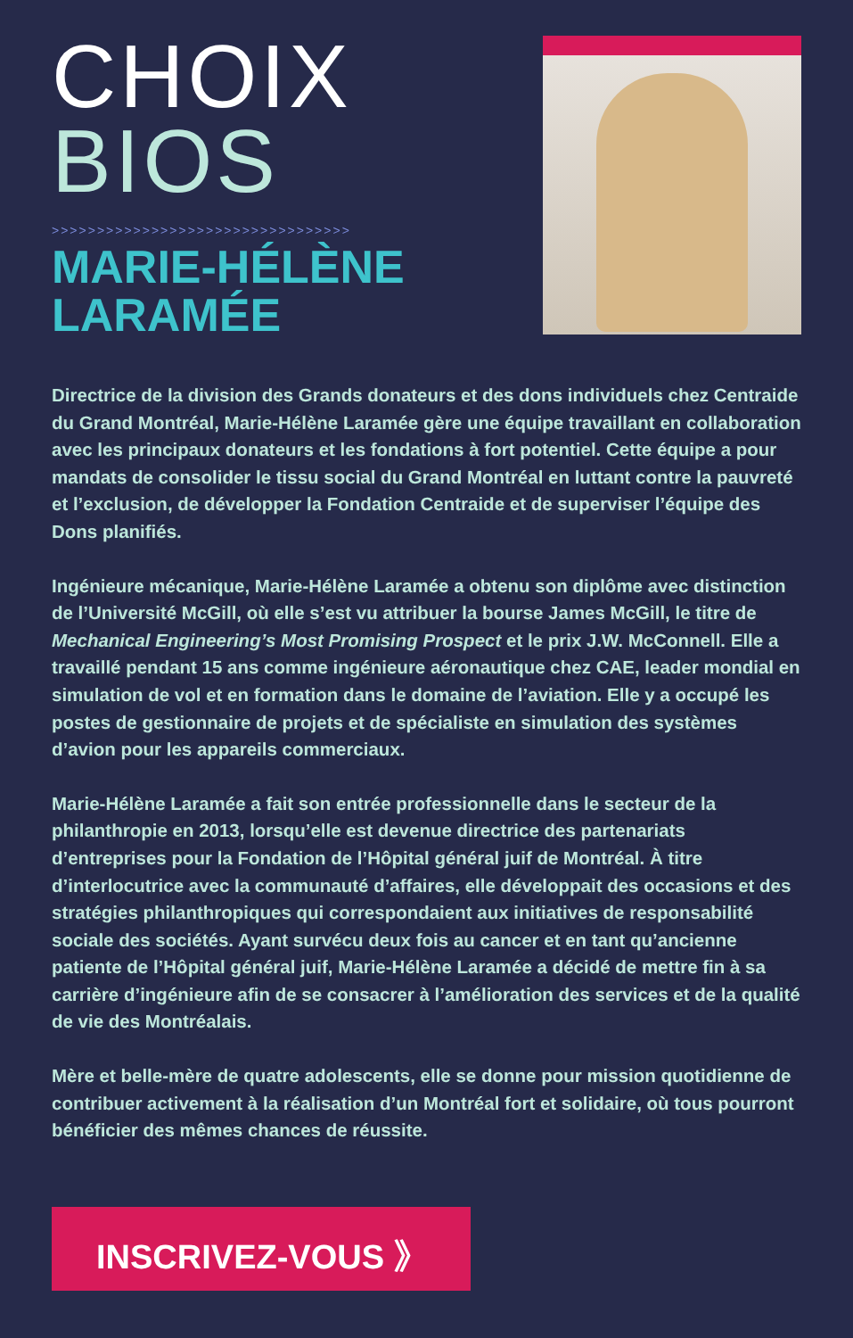CHOIX
BIOS
>>>>>>>>>>>>>>>>>>>>>>>>>>>>>>>>>
MARIE-HÉLÈNE LARAMÉE
Directrice de la division des Grands donateurs et des dons individuels chez Centraide du Grand Montréal, Marie-Hélène Laramée gère une équipe travaillant en collaboration avec les principaux donateurs et les fondations à fort potentiel. Cette équipe a pour mandats de consolider le tissu social du Grand Montréal en luttant contre la pauvreté et l’exclusion, de développer la Fondation Centraide et de superviser l’équipe des Dons planifiés.
Ingénieure mécanique, Marie-Hélène Laramée a obtenu son diplôme avec distinction de l’Université McGill, où elle s’est vu attribuer la bourse James McGill, le titre de Mechanical Engineering’s Most Promising Prospect et le prix J.W. McConnell. Elle a travaillé pendant 15 ans comme ingénieure aéronautique chez CAE, leader mondial en simulation de vol et en formation dans le domaine de l’aviation. Elle y a occupé les postes de gestionnaire de projets et de spécialiste en simulation des systèmes d’avion pour les appareils commerciaux.
Marie-Hélène Laramée a fait son entrée professionnelle dans le secteur de la philanthropie en 2013, lorsqu’elle est devenue directrice des partenariats d’entreprises pour la Fondation de l’Hôpital général juif de Montréal. À titre d’interlocutrice avec la communauté d’affaires, elle développait des occasions et des stratégies philanthropiques qui correspondaient aux initiatives de responsabilité sociale des sociétés. Ayant survécu deux fois au cancer et en tant qu’ancienne patiente de l’Hôpital général juif, Marie-Hélène Laramée a décidé de mettre fin à sa carrière d’ingénieure afin de se consacrer à l’amélioration des services et de la qualité de vie des Montréalais.
Mère et belle-mère de quatre adolescents, elle se donne pour mission quotidienne de contribuer activement à la réalisation d’un Montréal fort et solidaire, où tous pourront bénéficier des mêmes chances de réussite.
INSCRIVEZ-VOUS 》